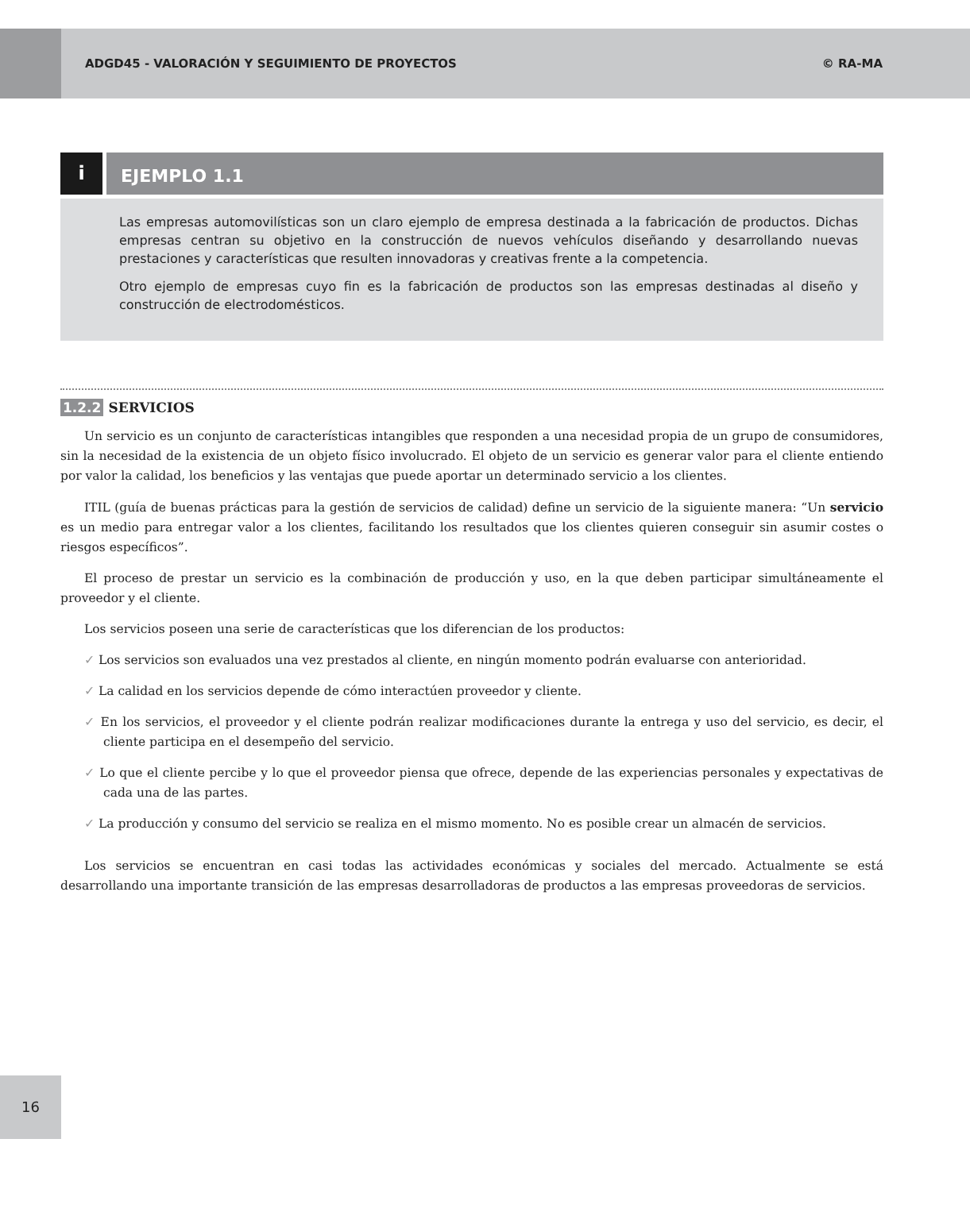ADGD45 - VALORACIÓN Y SEGUIMIENTO DE PROYECTOS
© RA-MA
i
EJEMPLO 1.1
Las empresas automovilísticas son un claro ejemplo de empresa destinada a la fabricación de productos. Dichas empresas centran su objetivo en la construcción de nuevos vehículos diseñando y desarrollando nuevas prestaciones y características que resulten innovadoras y creativas frente a la competencia.
Otro ejemplo de empresas cuyo fin es la fabricación de productos son las empresas destinadas al diseño y construcción de electrodomésticos.
1.2.2 SERVICIOS
Un servicio es un conjunto de características intangibles que responden a una necesidad propia de un grupo de consumidores, sin la necesidad de la existencia de un objeto físico involucrado. El objeto de un servicio es generar valor para el cliente entiendo por valor la calidad, los beneficios y las ventajas que puede aportar un determinado servicio a los clientes.
ITIL (guía de buenas prácticas para la gestión de servicios de calidad) define un servicio de la siguiente manera: “Un servicio es un medio para entregar valor a los clientes, facilitando los resultados que los clientes quieren conseguir sin asumir costes o riesgos específicos”.
El proceso de prestar un servicio es la combinación de producción y uso, en la que deben participar simultáneamente el proveedor y el cliente.
Los servicios poseen una serie de características que los diferencian de los productos:
✓ Los servicios son evaluados una vez prestados al cliente, en ningún momento podrán evaluarse con anterioridad.
✓ La calidad en los servicios depende de cómo interactúen proveedor y cliente.
✓ En los servicios, el proveedor y el cliente podrán realizar modificaciones durante la entrega y uso del servicio, es decir, el cliente participa en el desempeño del servicio.
✓ Lo que el cliente percibe y lo que el proveedor piensa que ofrece, depende de las experiencias personales y expectativas de cada una de las partes.
✓ La producción y consumo del servicio se realiza en el mismo momento. No es posible crear un almacén de servicios.
Los servicios se encuentran en casi todas las actividades económicas y sociales del mercado. Actualmente se está desarrollando una importante transición de las empresas desarrolladoras de productos a las empresas proveedoras de servicios.
16